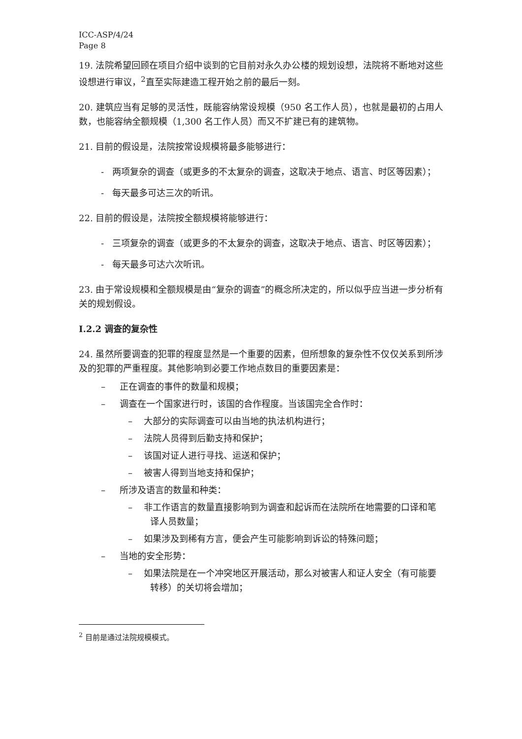ICC-ASP/4/24
Page 8
19. 法院希望回顾在项目介绍中谈到的它目前对永久办公楼的规划设想，法院将不断地对这些设想进行审议，<sup>2</sup>直至实际建造工程开始之前的最后一刻。
20. 建筑应当有足够的灵活性，既能容纳常设规模（950 名工作人员），也就是最初的占用人数，也能容纳全额规模（1,300 名工作人员）而又不扩建已有的建筑物。
21. 目前的假设是，法院按常设规模将最多能够进行：
- 两项复杂的调查（或更多的不太复杂的调查，这取决于地点、语言、时区等因素）；
- 每天最多可达三次的听讯。
22. 目前的假设是，法院按全额规模将能够进行：
- 三项复杂的调查（或更多的不太复杂的调查，这取决于地点、语言、时区等因素）；
- 每天最多可达六次听讯。
23. 由于常设规模和全额规模是由“复杂的调查”的概念所决定的，所以似乎应当进一步分析有关的规划假设。
I.2.2 调查的复杂性
24. 虽然所要调查的犯罪的程度显然是一个重要的因素，但所想象的复杂性不仅仅关系到所涉及的犯罪的严重程度。其他影响到必要工作地点数目的重要因素是：
– 正在调查的事件的数量和规模；
– 调查在一个国家进行时，该国的合作程度。当该国完全合作时：
– 大部分的实际调查可以由当地的执法机构进行；
– 法院人员得到后勤支持和保护；
– 该国对证人进行寻找、运送和保护；
– 被害人得到当地支持和保护；
– 所涉及语言的数量和种类：
– 非工作语言的数量直接影响到为调查和起诉而在法院所在地需要的口译和笔译人员数量；
– 如果涉及到稀有方言，便会产生可能影响到诉讼的特殊问题；
– 当地的安全形势：
– 如果法院是在一个冲突地区开展活动，那么对被害人和证人安全（有可能要转移）的关切将会增加；
<sup>2</sup> 目前是通过法院规模模式。